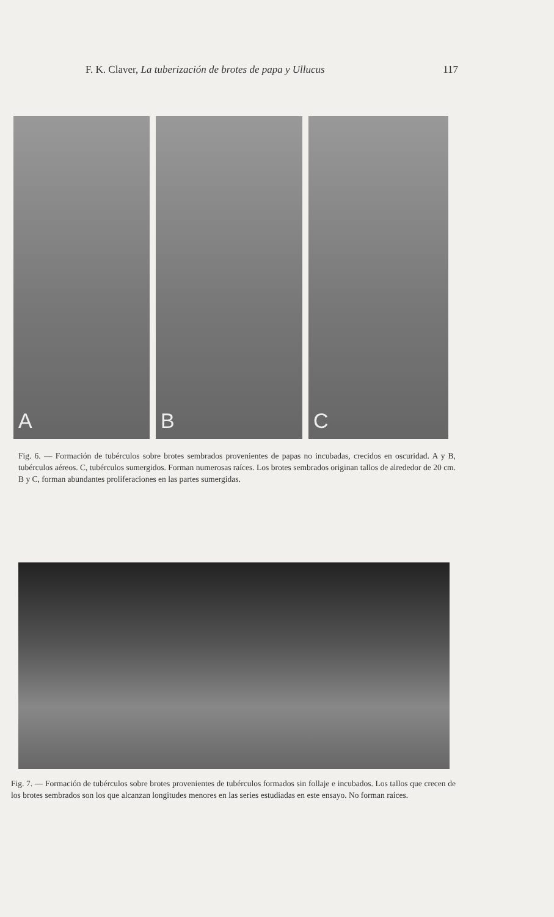F. K. Claver, La tuberización de brotes de papa y Ullucus 117
A
B
C
Fig. 6. — Formación de tubérculos sobre brotes sembrados provenientes de papas no incubadas, crecidos en oscuridad. A y B, tubérculos aéreos. C, tubérculos sumergidos. Forman numerosas raíces. Los brotes sembrados originan tallos de alrededor de 20 cm. B y C, forman abundantes proliferaciones en las partes sumergidas.
Fig. 7. — Formación de tubérculos sobre brotes provenientes de tubérculos formados sin follaje e incubados. Los tallos que crecen de los brotes sembrados son los que alcanzan longitudes menores en las series estudiadas en este ensayo. No forman raíces.